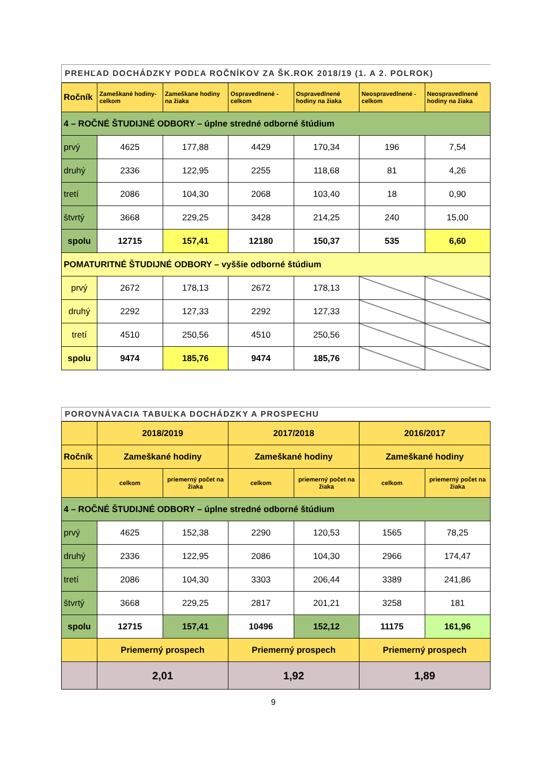PREHĽAD DOCHÁDZKY PODĽA ROČNÍKOV ZA ŠK.ROK 2018/19 (1. A 2. POLROK)
| Ročník | Zameškané hodiny-celkom | Zameškane hodiny na žiaka | Ospravedlnené - celkom | Ospravedlnené hodiny na žiaka | Neospravedlnené - celkom | Neospravedlnené hodiny na žiaka |
| --- | --- | --- | --- | --- | --- | --- |
| 4 – ROČNÉ ŠTUDIJNÉ ODBORY – úplne stredné odborné štúdium | | | | | | |
| prvý | 4625 | 177,88 | 4429 | 170,34 | 196 | 7,54 |
| druhý | 2336 | 122,95 | 2255 | 118,68 | 81 | 4,26 |
| tretí | 2086 | 104,30 | 2068 | 103,40 | 18 | 0,90 |
| štvrtý | 3668 | 229,25 | 3428 | 214,25 | 240 | 15,00 |
| spolu | 12715 | 157,41 | 12180 | 150,37 | 535 | 6,60 |
| POMATURITNÉ ŠTUDIJNÉ ODBORY – vyššie odborné štúdium | | | | | | |
| prvý | 2672 | 178,13 | 2672 | 178,13 | | |
| druhý | 2292 | 127,33 | 2292 | 127,33 | | |
| tretí | 4510 | 250,56 | 4510 | 250,56 | | |
| spolu | 9474 | 185,76 | 9474 | 185,76 | | |
POROVNÁVACIA TABUĽKA DOCHÁDZKY A PROSPECHU
| | 2018/2019 | | 2017/2018 | | 2016/2017 | |
| Ročník | Zameškané hodiny | | Zameškané hodiny | | Zameškané hodiny | |
| | celkom | priemerný počet na žiaka | celkom | priemerný počet na žiaka | celkom | priemerný počet na žiaka |
| 4 – ROČNÉ ŠTUDIJNÉ ODBORY – úplne stredné odborné štúdium | | | | | | |
| prvý | 4625 | 152,38 | 2290 | 120,53 | 1565 | 78,25 |
| druhý | 2336 | 122,95 | 2086 | 104,30 | 2966 | 174,47 |
| tretí | 2086 | 104,30 | 3303 | 206,44 | 3389 | 241,86 |
| štvrtý | 3668 | 229,25 | 2817 | 201,21 | 3258 | 181 |
| spolu | 12715 | 157,41 | 10496 | 152,12 | 11175 | 161,96 |
| | Priemerný prospech | | Priemerný prospech | | Priemerný prospech | |
| | 2,01 | | 1,92 | | 1,89 | |
9